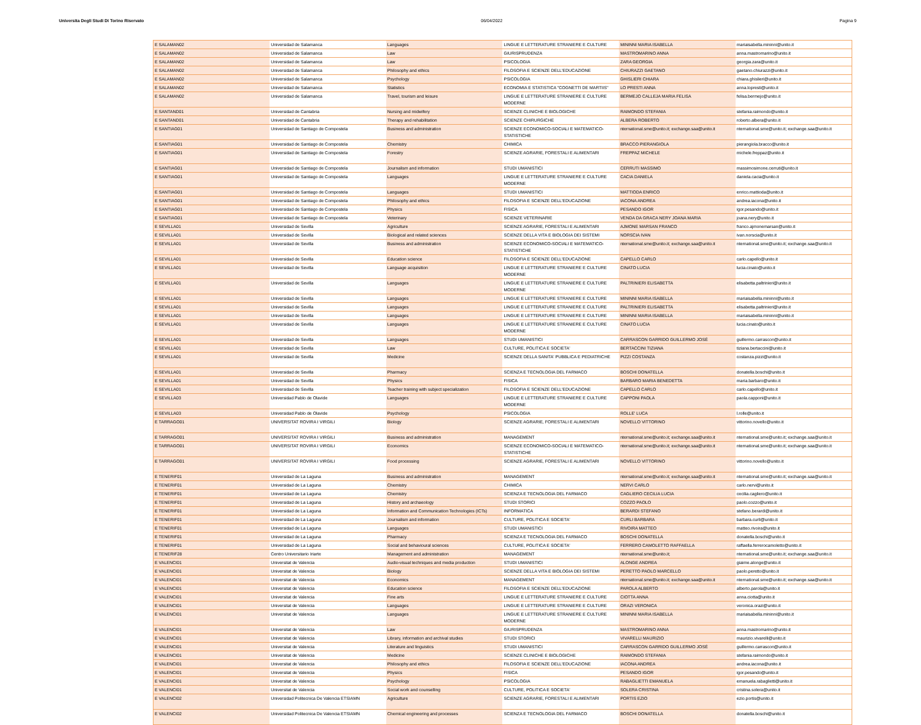Universita Degli Studi Di Torino Riservato 06/04/2022 Pagina 9
| E SALAMAN02 | Universidad de Salamanca | Languages | LINGUE E LETTERATURE STRANIERE E CULTURE | MININNI MARIA ISABELLA | mariaisabella.mininni@unito.it |
| E SALAMAN02 | Universidad de Salamanca | Law | GIURISPRUDENZA | MASTROMARINO ANNA | anna.mastromarino@unito.it |
| E SALAMAN02 | Universidad de Salamanca | Law | PSICOLOGIA | ZARA GEORGIA | georgia.zara@unito.it |
| E SALAMAN02 | Universidad de Salamanca | Philosophy and ethics | FILOSOFIA E SCIENZE DELL'EDUCAZIONE | CHIURAZZI GAETANO | gaetano.chiurazzi@unito.it |
| E SALAMAN02 | Universidad de Salamanca | Psychology | PSICOLOGIA | GHISLIERI CHIARA | chiara.ghislieri@unito.it |
| E SALAMAN02 | Universidad de Salamanca | Statistics | ECONOMIA E STATISTICA "COGNETTI DE MARTIIS" | LO PRESTI ANNA | anna.lopresti@unito.it |
| E SALAMAN02 | Universidad de Salamanca | Travel, tourism and leisure | LINGUE E LETTERATURE STRANIERE E CULTURE MODERNE | BERMEJO CALLEJA MARIA FELISA | felisa.bermejo@unito.it |
| E SANTAND01 | Universidad de Cantabria | Nursing and midwifery | SCIENZE CLINICHE E BIOLOGICHE | RAIMONDO STEFANIA | stefania.raimondo@unito.it |
| E SANTAND01 | Universidad de Cantabria | Therapy and rehabilitation | SCIENZE CHIRURGICHE | ALBERA ROBERTO | roberto.albera@unito.it |
| E SANTIAG01 | Universidad de Santiago de Compostela | Business and administration | SCIENZE ECONOMICO-SOCIALI E MATEMATICO-STATISTICHE | nternational.sme@unito.it; exchange.saa@unito.it | nternational.sme@unito.it; exchange.saa@unito.it |
| E SANTIAG01 | Universidad de Santiago de Compostela | Chemistry | CHIMICA | BRACCO PIERANGIOLA | pierangiola.bracco@unito.it |
| E SANTIAG01 | Universidad de Santiago de Compostela | Forestry | SCIENZE AGRARIE, FORESTALI E ALIMENTARI | FREPPAZ MICHELE | michele.freppaz@unito.it |
| E SANTIAG01 | Universidad de Santiago de Compostela | Journalism and information | STUDI UMANISTICI | CERRUTI MASSIMO | massimosimone.cerruti@unito.it |
| E SANTIAG01 | Universidad de Santiago de Compostela | Languages | LINGUE E LETTERATURE STRANIERE E CULTURE MODERNE | CACIA DANIELA | daniela.cacia@unito.it |
| E SANTIAG01 | Universidad de Santiago de Compostela | Languages | STUDI UMANISTICI | MATTIODA ENRICO | enrico.mattioda@unito.it |
| E SANTIAG01 | Universidad de Santiago de Compostela | Philosophy and ethics | FILOSOFIA E SCIENZE DELL'EDUCAZIONE | IACONA ANDREA | andrea.iacona@unito.it |
| E SANTIAG01 | Universidad de Santiago de Compostela | Physics | FISICA | PESANDO IGOR | igor.pesando@unito.it |
| E SANTIAG01 | Universidad de Santiago de Compostela | Veterinary | SCIENZE VETERINARIE | VENDA DA GRACA NERY JOANA MARIA | joana.nery@unito.it |
| E SEVILLA01 | Universidad de Sevilla | Agriculture | SCIENZE AGRARIE, FORESTALI E ALIMENTARI | AJMONE MARSAN FRANCO | franco.ajmonemarsan@unito.it |
| E SEVILLA01 | Universidad de Sevilla | Biological and related sciences | SCIENZE DELLA VITA E BIOLOGIA DEI SISTEMI | NORSCIA IVAN | ivan.norscia@unito.it |
| E SEVILLA01 | Universidad de Sevilla | Business and administration | SCIENZE ECONOMICO-SOCIALI E MATEMATICO-STATISTICHE | nternational.sme@unito.it; exchange.saa@unito.it | nternational.sme@unito.it; exchange.saa@unito.it |
| E SEVILLA01 | Universidad de Sevilla | Education science | FILOSOFIA E SCIENZE DELL'EDUCAZIONE | CAPELLO CARLO | carlo.capello@unito.it |
| E SEVILLA01 | Universidad de Sevilla | Language acquisition | LINGUE E LETTERATURE STRANIERE E CULTURE MODERNE | CINATO LUCIA | lucia.cinato@unito.it |
| E SEVILLA01 | Universidad de Sevilla | Languages | LINGUE E LETTERATURE STRANIERE E CULTURE MODERNE | PALTRINIERI ELISABETTA | elisabetta.paltrinieri@unito.it |
| E SEVILLA01 | Universidad de Sevilla | Languages | LINGUE E LETTERATURE STRANIERE E CULTURE | MININNI MARIA ISABELLA | mariaisabella.mininni@unito.it |
| E SEVILLA01 | Universidad de Sevilla | Languages | LINGUE E LETTERATURE STRANIERE E CULTURE | PALTRINIERI ELISABETTA | elisabetta.paltrinieri@unito.it |
| E SEVILLA01 | Universidad de Sevilla | Languages | LINGUE E LETTERATURE STRANIERE E CULTURE | MININNI MARIA ISABELLA | mariaisabella.mininni@unito.it |
| E SEVILLA01 | Universidad de Sevilla | Languages | LINGUE E LETTERATURE STRANIERE E CULTURE MODERNE | CINATO LUCIA | lucia.cinato@unito.it |
| E SEVILLA01 | Universidad de Sevilla | Languages | STUDI UMANISTICI | CARRASCON GARRIDO GUILLERMO JOSÉ | guillermo.carrascon@unito.it |
| E SEVILLA01 | Universidad de Sevilla | Law | CULTURE, POLITICA E SOCIETA' | BERTACCINI TIZIANA | tiziana.bertaccini@unito.it |
| E SEVILLA01 | Universidad de Sevilla | Medicine | SCIENZE DELLA SANITA' PUBBLICA E PEDIATRICHE | PIZZI COSTANZA | costanza.pizzi@unito.it |
| E SEVILLA01 | Universidad de Sevilla | Pharmacy | SCIENZA E TECNOLOGIA DEL FARMACO | BOSCHI DONATELLA | donatella.boschi@unito.it |
| E SEVILLA01 | Universidad de Sevilla | Physics | FISICA | BARBARO MARIA BENEDETTA | maria.barbaro@unito.it |
| E SEVILLA01 | Universidad de Sevilla | Teacher training with subject specialization | FILOSOFIA E SCIENZE DELL'EDUCAZIONE | CAPELLO CARLO | carlo.capello@unito.it |
| E SEVILLA03 | Universidad Pablo de Olavide | Languages | LINGUE E LETTERATURE STRANIERE E CULTURE MODERNE | CAPPONI PAOLA | paola.capponi@unito.it |
| E SEVILLA03 | Universidad Pablo de Olavide | Psychology | PSICOLOGIA | ROLLE' LUCA | l.rolle@unito.it |
| E TARRAGO01 | UNIVERSITAT ROVIRA I VIRGILI | Biology | SCIENZE AGRARIE, FORESTALI E ALIMENTARI | NOVELLO VITTORINO | vittorino.novello@unito.it |
| E TARRAGO01 | UNIVERSITAT ROVIRA I VIRGILI | Business and administration | MANAGEMENT | nternational.sme@unito.it; exchange.saa@unito.it | nternational.sme@unito.it; exchange.saa@unito.it |
| E TARRAGO01 | UNIVERSITAT ROVIRA I VIRGILI | Economics | SCIENZE ECONOMICO-SOCIALI E MATEMATICO-STATISTICHE | nternational.sme@unito.it; exchange.saa@unito.it | nternational.sme@unito.it; exchange.saa@unito.it |
| E TARRAGO01 | UNIVERSITAT ROVIRA I VIRGILI | Food processing | SCIENZE AGRARIE, FORESTALI E ALIMENTARI | NOVELLO VITTORINO | vittorino.novello@unito.it |
| E TENERIF01 | Universidad de La Laguna | Business and administration | MANAGEMENT | nternational.sme@unito.it; exchange.saa@unito.it | nternational.sme@unito.it; exchange.saa@unito.it |
| E TENERIF01 | Universidad de La Laguna | Chemistry | CHIMICA | NERVI CARLO | carlo.nervi@unito.it |
| E TENERIF01 | Universidad de La Laguna | Chemistry | SCIENZA E TECNOLOGIA DEL FARMACO | CAGLIERO CECILIA LUCIA | cecilia.cagliero@unito.it |
| E TENERIF01 | Universidad de La Laguna | History and archaeology | STUDI STORICI | COZZO PAOLO | paolo.cozzo@unito.it |
| E TENERIF01 | Universidad de La Laguna | Information and Communication Technologies (ICTs) | INFORMATICA | BERARDI STEFANO | stefano.berardi@unito.it |
| E TENERIF01 | Universidad de La Laguna | Journalism and information | CULTURE, POLITICA E SOCIETA' | CURLI BARBARA | barbara.curli@unito.it |
| E TENERIF01 | Universidad de La Laguna | Languages | STUDI UMANISTICI | RIVOIRA MATTEO | matteo.rivoira@unito.it |
| E TENERIF01 | Universidad de La Laguna | Pharmacy | SCIENZA E TECNOLOGIA DEL FARMACO | BOSCHI DONATELLA | donatella.boschi@unito.it |
| E TENERIF01 | Universidad de La Laguna | Social and behavioural sciences | CULTURE, POLITICA E SOCIETA' | FERRERO CAMOLETTO RAFFAELLA | raffaella.ferrerocamoletto@unito.it |
| E TENERIF28 | Centro Universitario Iriarte | Management and administration | MANAGEMENT | nternational.sme@unito.it; | nternational.sme@unito.it; exchange.saa@unito.it |
| E VALENCI01 | Universitat de Valencia | Audio-visual techniques and media production | STUDI UMANISTICI | ALONGE ANDREA | giaime.alonge@unito.it |
| E VALENCI01 | Universitat de Valencia | Biology | SCIENZE DELLA VITA E BIOLOGIA DEI SISTEMI | PERETTO PAOLO MARCELLO | paolo.peretto@unito.it |
| E VALENCI01 | Universitat de Valencia | Economics | MANAGEMENT | nternational.sme@unito.it; exchange.saa@unito.it | nternational.sme@unito.it; exchange.saa@unito.it |
| E VALENCI01 | Universitat de Valencia | Education science | FILOSOFIA E SCIENZE DELL'EDUCAZIONE | PAROLA ALBERTO | alberto.parola@unito.it |
| E VALENCI01 | Universitat de Valencia | Fine arts | LINGUE E LETTERATURE STRANIERE E CULTURE | CIOTTA ANNA | anna.ciotta@unito.it |
| E VALENCI01 | Universitat de Valencia | Languages | LINGUE E LETTERATURE STRANIERE E CULTURE | ORAZI VERONICA | veronica.orazi@unito.it |
| E VALENCI01 | Universitat de Valencia | Languages | LINGUE E LETTERATURE STRANIERE E CULTURE MODERNE | MININNI MARIA ISABELLA | mariaisabella.mininni@unito.it |
| E VALENCI01 | Universitat de Valencia | Law | GIURISPRUDENZA | MASTROMARINO ANNA | anna.mastromarino@unito.it |
| E VALENCI01 | Universitat de Valencia | Library, information and archival studies | STUDI STORICI | VIVARELLI MAURIZIO | maurizio.vivarelli@unito.it |
| E VALENCI01 | Universitat de Valencia | Literature and linguistics | STUDI UMANISTICI | CARRASCON GARRIDO GUILLERMO JOSÉ | guillermo.carrascon@unito.it |
| E VALENCI01 | Universitat de Valencia | Medicine | SCIENZE CLINICHE E BIOLOGICHE | RAIMONDO STEFANIA | stefania.raimondo@unito.it |
| E VALENCI01 | Universitat de Valencia | Philosophy and ethics | FILOSOFIA E SCIENZE DELL'EDUCAZIONE | IACONA ANDREA | andrea.iacona@unito.it |
| E VALENCI01 | Universitat de Valencia | Physics | FISICA | PESANDO IGOR | igor.pesando@unito.it |
| E VALENCI01 | Universitat de Valencia | Psychology | PSICOLOGIA | RABAGLIETTI EMANUELA | emanuela.rabaglietti@unito.it |
| E VALENCI01 | Universitat de Valencia | Social work and counselling | CULTURE, POLITICA E SOCIETA' | SOLERA CRISTINA | cristina.solera@unito.it |
| E VALENCI02 | Universidad Politecnica De Valencia ETSIAMN | Agriculture | SCIENZE AGRARIE, FORESTALI E ALIMENTARI | PORTIS EZIO | ezio.portis@unito.it |
| E VALENCI02 | Universidad Politecnica De Valencia ETSIAMN | Chemical engineering and processes | SCIENZA E TECNOLOGIA DEL FARMACO | BOSCHI DONATELLA | donatella.boschi@unito.it |